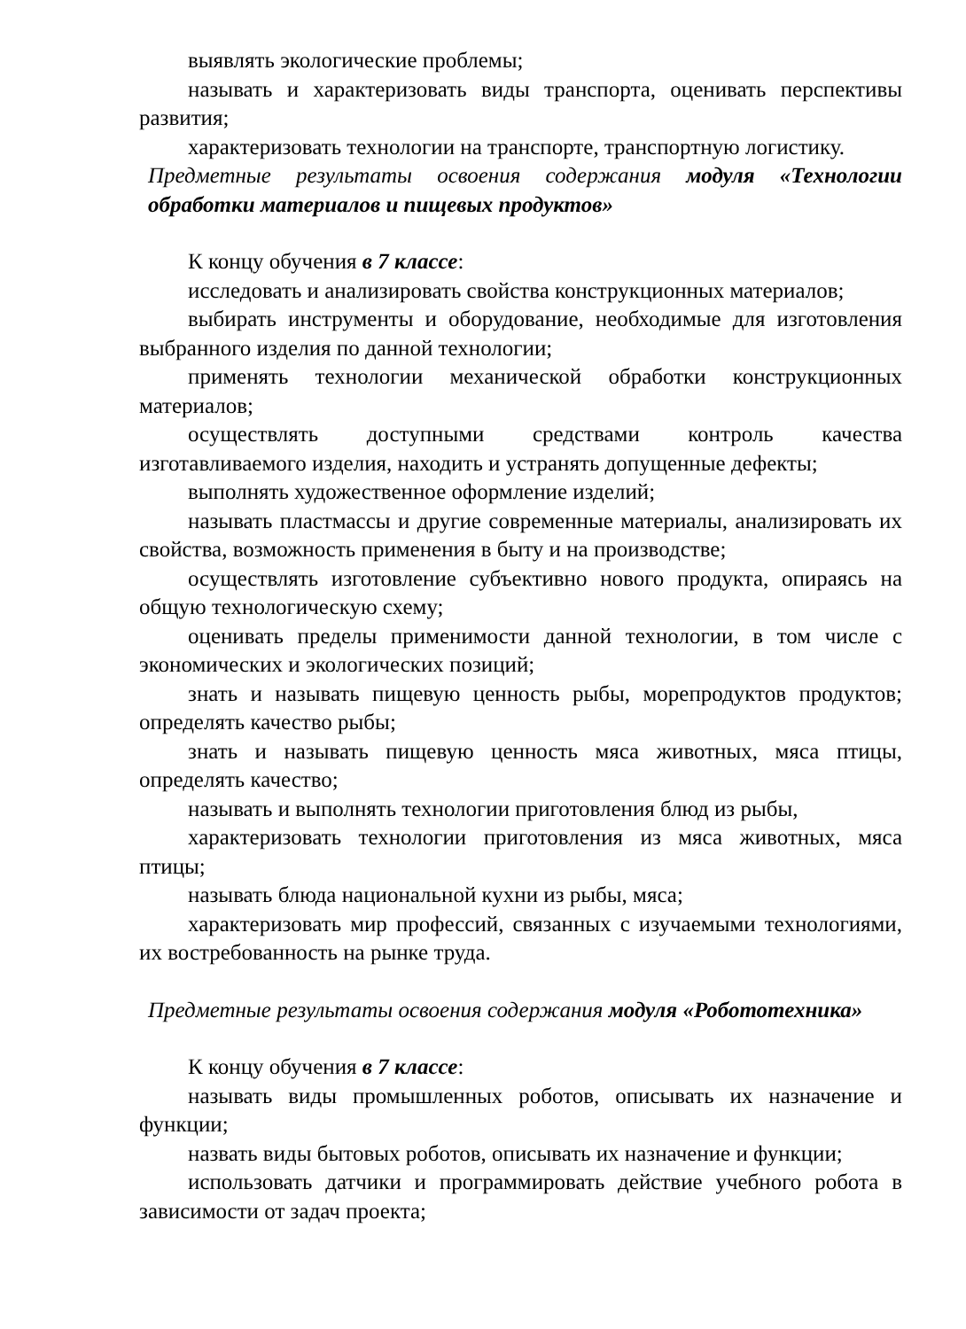выявлять экологические проблемы;
называть и характеризовать виды транспорта, оценивать перспективы развития;
характеризовать технологии на транспорте, транспортную логистику.
Предметные результаты освоения содержания модуля «Технологии обработки материалов и пищевых продуктов»
К концу обучения в 7 классе:
исследовать и анализировать свойства конструкционных материалов;
выбирать инструменты и оборудование, необходимые для изготовления выбранного изделия по данной технологии;
применять технологии механической обработки конструкционных материалов;
осуществлять доступными средствами контроль качества изготавливаемого изделия, находить и устранять допущенные дефекты;
выполнять художественное оформление изделий;
называть пластмассы и другие современные материалы, анализировать их свойства, возможность применения в быту и на производстве;
осуществлять изготовление субъективно нового продукта, опираясь на общую технологическую схему;
оценивать пределы применимости данной технологии, в том числе с экономических и экологических позиций;
знать и называть пищевую ценность рыбы, морепродуктов продуктов; определять качество рыбы;
знать и называть пищевую ценность мяса животных, мяса птицы, определять качество;
называть и выполнять технологии приготовления блюд из рыбы,
характеризовать технологии приготовления из мяса животных, мяса птицы;
называть блюда национальной кухни из рыбы, мяса;
характеризовать мир профессий, связанных с изучаемыми технологиями, их востребованность на рынке труда.
Предметные результаты освоения содержания модуля «Робототехника»
К концу обучения в 7 классе:
называть виды промышленных роботов, описывать их назначение и функции;
назвать виды бытовых роботов, описывать их назначение и функции;
использовать датчики и программировать действие учебного робота в зависимости от задач проекта;